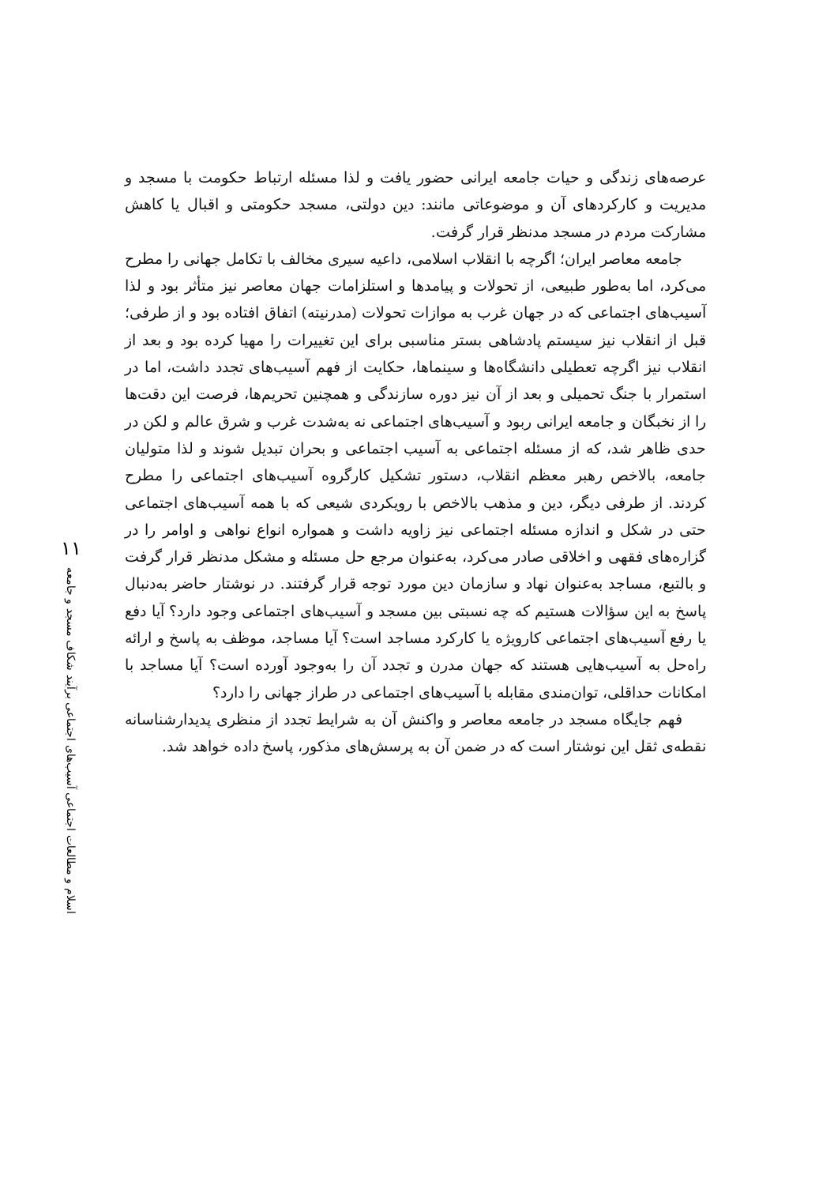۱۱
اسلام و مطالعات اجتماعی آسیب‌های اجتماعی برآیند شکاف مسجد و جامعه
عرصه‌های زندگی و حیات جامعه ایرانی حضور یافت و لذا مسئله ارتباط حکومت با مسجد و مدیریت و کارکردهای آن و موضوعاتی مانند: دین دولتی، مسجد حکومتی و اقبال یا کاهش مشارکت مردم در مسجد مدنظر قرار گرفت.
جامعه معاصر ایران؛ اگرچه با انقلاب اسلامی، داعیه سیری مخالف با تکامل جهانی را مطرح می‌کرد، اما به‌طور طبیعی، از تحولات و پیامدها و استلزامات جهان معاصر نیز متأثر بود و لذا آسیب‌های اجتماعی که در جهان غرب به موازات تحولات (مدرنیته) اتفاق افتاده بود و از طرفی؛ قبل از انقلاب نیز سیستم پادشاهی بستر مناسبی برای این تغییرات را مهیا کرده بود و بعد از انقلاب نیز اگرچه تعطیلی دانشگاه‌ها و سینماها، حکایت از فهم آسیب‌های تجدد داشت، اما در استمرار با جنگ تحمیلی و بعد از آن نیز دوره سازندگی و همچنین تحریم‌ها، فرصت این دقت‌ها را از نخبگان و جامعه ایرانی ربود و آسیب‌های اجتماعی نه به‌شدت غرب و شرق عالم و لکن در حدی ظاهر شد، که از مسئله اجتماعی به آسیب اجتماعی و بحران تبدیل شوند و لذا متولیان جامعه، بالاخص رهبر معظم انقلاب، دستور تشکیل کارگروه آسیب‌های اجتماعی را مطرح کردند. از طرفی دیگر، دین و مذهب بالاخص با رویکردی شیعی که با همه آسیب‌های اجتماعی حتی در شکل و اندازه مسئله اجتماعی نیز زاویه داشت و همواره انواع نواهی و اوامر را در گزاره‌های فقهی و اخلاقی صادر می‌کرد، به‌عنوان مرجع حل مسئله و مشکل مدنظر قرار گرفت و بالتبع، مساجد به‌عنوان نهاد و سازمان دین مورد توجه قرار گرفتند. در نوشتار حاضر به‌دنبال پاسخ به این سؤالات هستیم که چه نسبتی بین مسجد و آسیب‌های اجتماعی وجود دارد؟ آیا دفع یا رفع آسیب‌های اجتماعی کارویژه یا کارکرد مساجد است؟ آیا مساجد، موظف به پاسخ و ارائه راه‌حل به آسیب‌هایی هستند که جهان مدرن و تجدد آن را به‌وجود آورده است؟ آیا مساجد با امکانات حداقلی، توان‌مندی مقابله با آسیب‌های اجتماعی در طراز جهانی را دارد؟
فهم جایگاه مسجد در جامعه معاصر و واکنش آن به شرایط تجدد از منظری پدیدارشناسانه نقطه‌ی ثقل این نوشتار است که در ضمن آن به پرسش‌های مذکور، پاسخ داده خواهد شد.